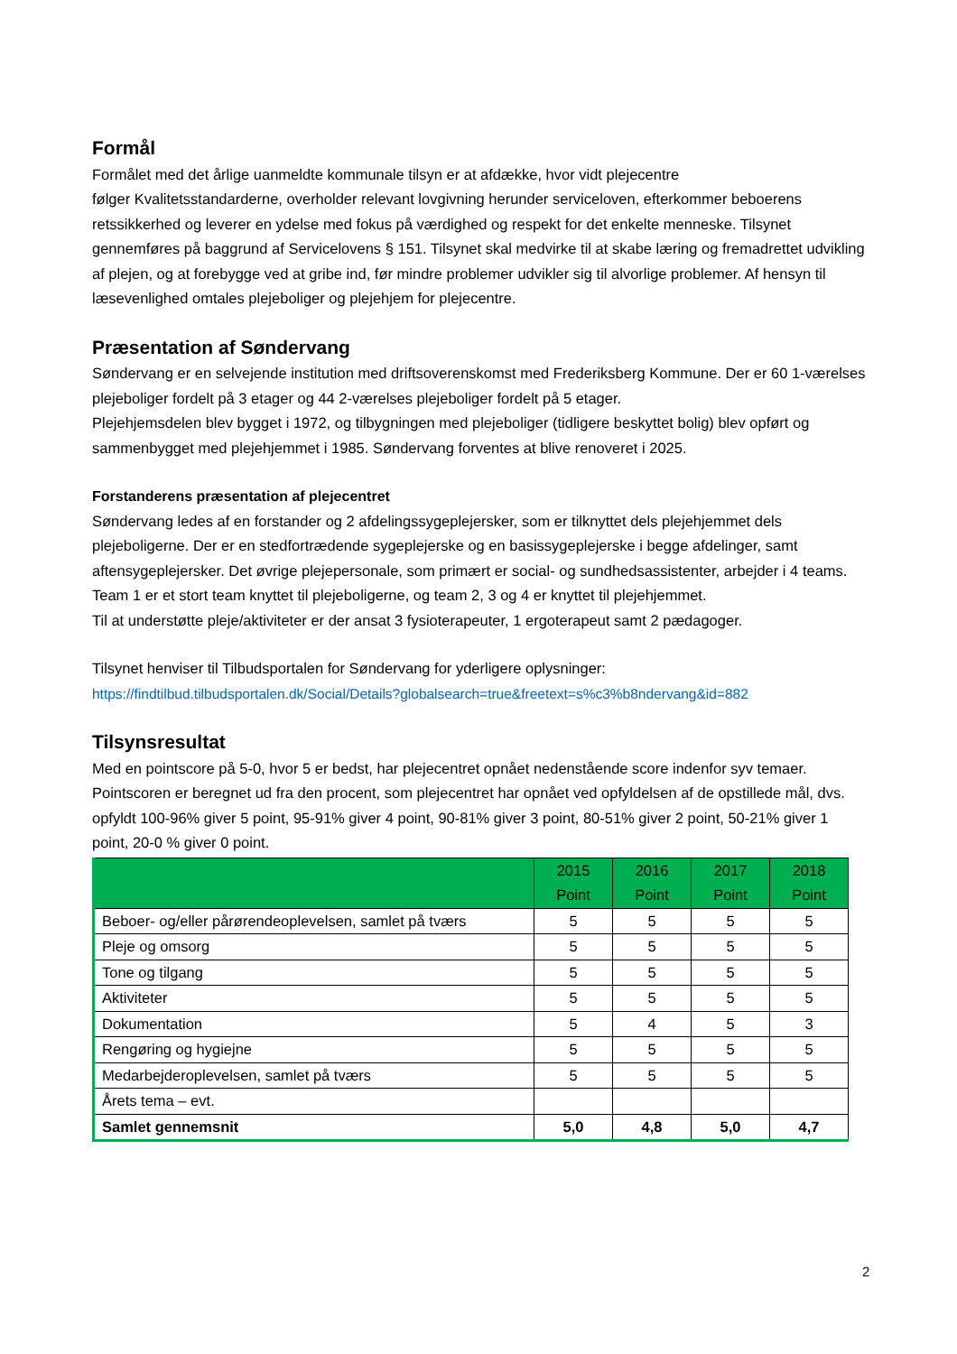Formål
Formålet med det årlige uanmeldte kommunale tilsyn er at afdække, hvor vidt plejecentre
følger Kvalitetsstandarderne, overholder relevant lovgivning herunder serviceloven, efterkommer beboerens retssikkerhed og leverer en ydelse med fokus på værdighed og respekt for det enkelte menneske. Tilsynet gennemføres på baggrund af Servicelovens § 151. Tilsynet skal medvirke til at skabe læring og fremadrettet udvikling af plejen, og at forebygge ved at gribe ind, før mindre problemer udvikler sig til alvorlige problemer. Af hensyn til læsevenlighed omtales plejeboliger og plejehjem for plejecentre.
Præsentation af Søndervang
Søndervang er en selvejende institution med driftsoverenskomst med Frederiksberg Kommune. Der er 60 1-værelses plejeboliger fordelt på 3 etager og 44 2-værelses plejeboliger fordelt på 5 etager.
Plejehjemsdelen blev bygget i 1972, og tilbygningen med plejeboliger (tidligere beskyttet bolig) blev opført og sammenbygget med plejehjemmet i 1985. Søndervang forventes at blive renoveret i 2025.
Forstanderens præsentation af plejecentret
Søndervang ledes af en forstander og 2 afdelingssygeplejersker, som er tilknyttet dels plejehjemmet dels plejeboligerne. Der er en stedfortrædende sygeplejerske og en basissygeplejerske i begge afdelinger, samt aftensygeplejersker. Det øvrige plejepersonale, som primært er social- og sundhedsassistenter, arbejder i 4 teams. Team 1 er et stort team knyttet til plejeboligerne, og team 2, 3 og 4 er knyttet til plejehjemmet.
Til at understøtte pleje/aktiviteter er der ansat 3 fysioterapeuter, 1 ergoterapeut samt 2 pædagoger.
Tilsynet henviser til Tilbudsportalen for Søndervang for yderligere oplysninger:
https://findtilbud.tilbudsportalen.dk/Social/Details?globalsearch=true&freetext=s%c3%b8ndervang&id=882
Tilsynsresultat
Med en pointscore på 5-0, hvor 5 er bedst, har plejecentret opnået nedenstående score indenfor syv temaer.
Pointscoren er beregnet ud fra den procent, som plejecentret har opnået ved opfyldelsen af de opstillede mål, dvs. opfyldt 100-96% giver 5 point, 95-91% giver 4 point, 90-81% giver 3 point, 80-51% giver 2 point, 50-21% giver 1 point, 20-0 % giver 0 point.
| | 2015 Point | 2016 Point | 2017 Point | 2018 Point |
| --- | --- | --- | --- | --- |
| Beboer- og/eller pårørendeoplevelsen, samlet på tværs | 5 | 5 | 5 | 5 |
| Pleje og omsorg | 5 | 5 | 5 | 5 |
| Tone og tilgang | 5 | 5 | 5 | 5 |
| Aktiviteter | 5 | 5 | 5 | 5 |
| Dokumentation | 5 | 4 | 5 | 3 |
| Rengøring og hygiejne | 5 | 5 | 5 | 5 |
| Medarbejderoplevelsen, samlet på tværs | 5 | 5 | 5 | 5 |
| Årets tema – evt. | | | | |
| Samlet gennemsnit | 5,0 | 4,8 | 5,0 | 4,7 |
2